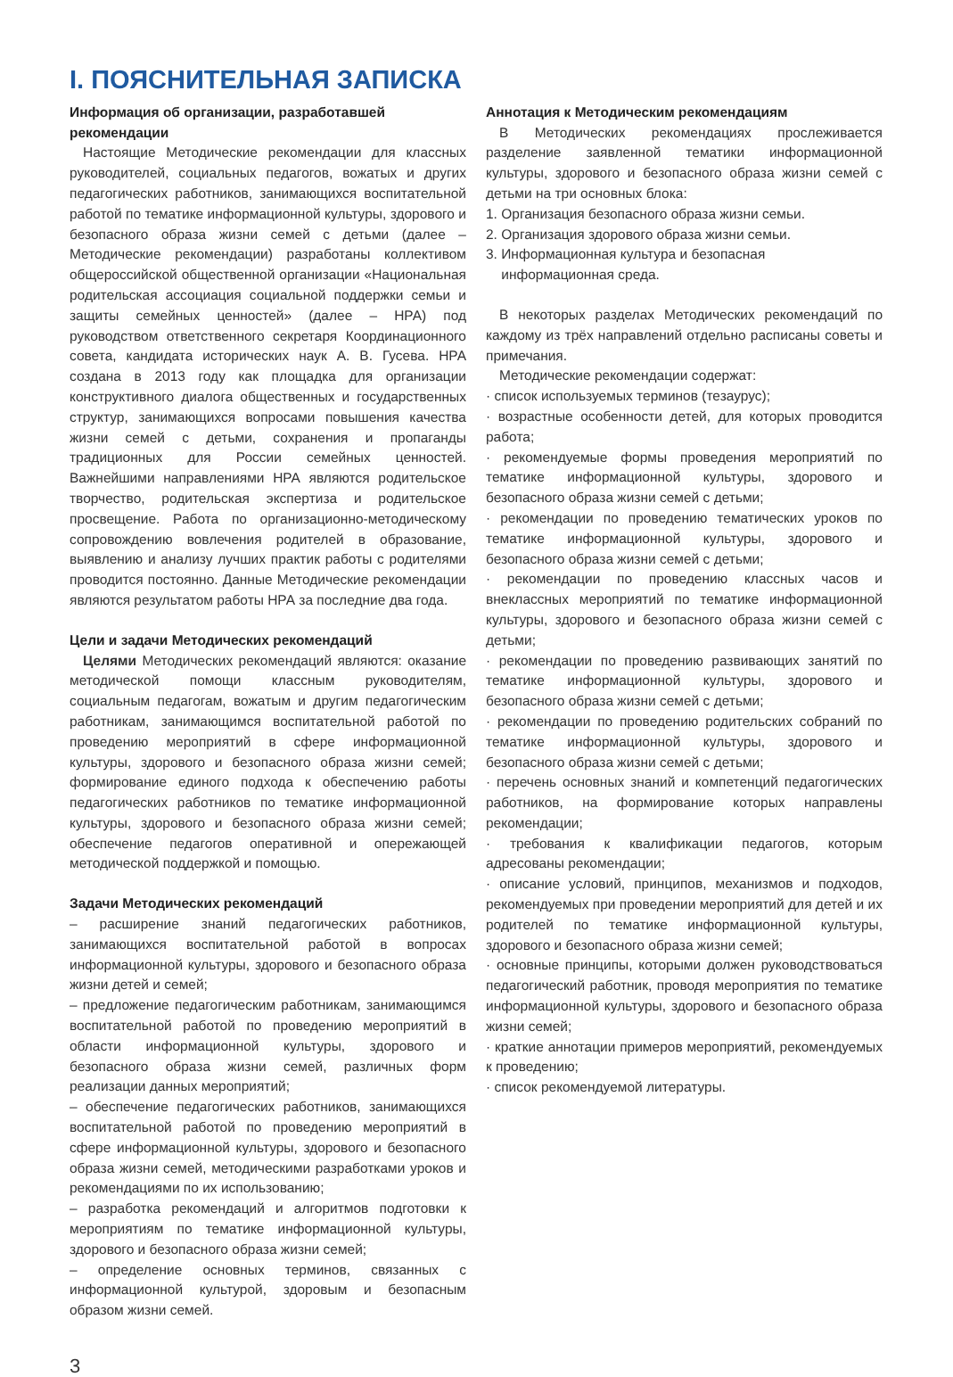I. ПОЯСНИТЕЛЬНАЯ ЗАПИСКА
Информация об организации, разработавшей рекомендации
Настоящие Методические рекомендации для классных руководителей, социальных педагогов, вожатых и других педагогических работников, занимающихся воспитательной работой по тематике информационной культуры, здорового и безопасного образа жизни семей с детьми (далее – Методические рекомендации) разработаны коллективом общероссийской общественной организации «Национальная родительская ассоциация социальной поддержки семьи и защиты семейных ценностей» (далее – НРА) под руководством ответственного секретаря Координационного совета, кандидата исторических наук А. В. Гусева. НРА создана в 2013 году как площадка для организации конструктивного диалога общественных и государственных структур, занимающихся вопросами повышения качества жизни семей с детьми, сохранения и пропаганды традиционных для России семейных ценностей. Важнейшими направлениями НРА являются родительское творчество, родительская экспертиза и родительское просвещение. Работа по организационно-методическому сопровождению вовлечения родителей в образование, выявлению и анализу лучших практик работы с родителями проводится постоянно. Данные Методические рекомендации являются результатом работы НРА за последние два года.
Цели и задачи Методических рекомендаций
Целями Методических рекомендаций являются: оказание методической помощи классным руководителям, социальным педагогам, вожатым и другим педагогическим работникам, занимающимся воспитательной работой по проведению мероприятий в сфере информационной культуры, здорового и безопасного образа жизни семей; формирование единого подхода к обеспечению работы педагогических работников по тематике информационной культуры, здорового и безопасного образа жизни семей; обеспечение педагогов оперативной и опережающей методической поддержкой и помощью.
Задачи Методических рекомендаций
– расширение знаний педагогических работников, занимающихся воспитательной работой в вопросах информационной культуры, здорового и безопасного образа жизни детей и семей;
– предложение педагогическим работникам, занимающимся воспитательной работой по проведению мероприятий в области информационной культуры, здорового и безопасного образа жизни семей, различных форм реализации данных мероприятий;
– обеспечение педагогических работников, занимающихся воспитательной работой по проведению мероприятий в сфере информационной культуры, здорового и безопасного образа жизни семей, методическими разработками уроков и рекомендациями по их использованию;
– разработка рекомендаций и алгоритмов подготовки к мероприятиям по тематике информационной культуры, здорового и безопасного образа жизни семей;
– определение основных терминов, связанных с информационной культурой, здоровым и безопасным образом жизни семей.
Аннотация к Методическим рекомендациям
В Методических рекомендациях прослеживается разделение заявленной тематики информационной культуры, здорового и безопасного образа жизни семей с детьми на три основных блока:
1. Организация безопасного образа жизни семьи.
2. Организация здорового образа жизни семьи.
3. Информационная культура и безопасная
информационная среда.
В некоторых разделах Методических рекомендаций по каждому из трёх направлений отдельно расписаны советы и примечания.
Методические рекомендации содержат:
· список используемых терминов (тезаурус);
· возрастные особенности детей, для которых проводится работа;
· рекомендуемые формы проведения мероприятий по тематике информационной культуры, здорового и безопасного образа жизни семей с детьми;
· рекомендации по проведению тематических уроков по тематике информационной культуры, здорового и безопасного образа жизни семей с детьми;
· рекомендации по проведению классных часов и внеклассных мероприятий по тематике информационной культуры, здорового и безопасного образа жизни семей с детьми;
· рекомендации по проведению развивающих занятий по тематике информационной культуры, здорового и безопасного образа жизни семей с детьми;
· рекомендации по проведению родительских собраний по тематике информационной культуры, здорового и безопасного образа жизни семей с детьми;
· перечень основных знаний и компетенций педагогических работников, на формирование которых направлены рекомендации;
· требования к квалификации педагогов, которым адресованы рекомендации;
· описание условий, принципов, механизмов и подходов, рекомендуемых при проведении мероприятий для детей и их родителей по тематике информационной культуры, здорового и безопасного образа жизни семей;
· основные принципы, которыми должен руководствоваться педагогический работник, проводя мероприятия по тематике информационной культуры, здорового и безопасного образа жизни семей;
· краткие аннотации примеров мероприятий, рекомендуемых к проведению;
· список рекомендуемой литературы.
3